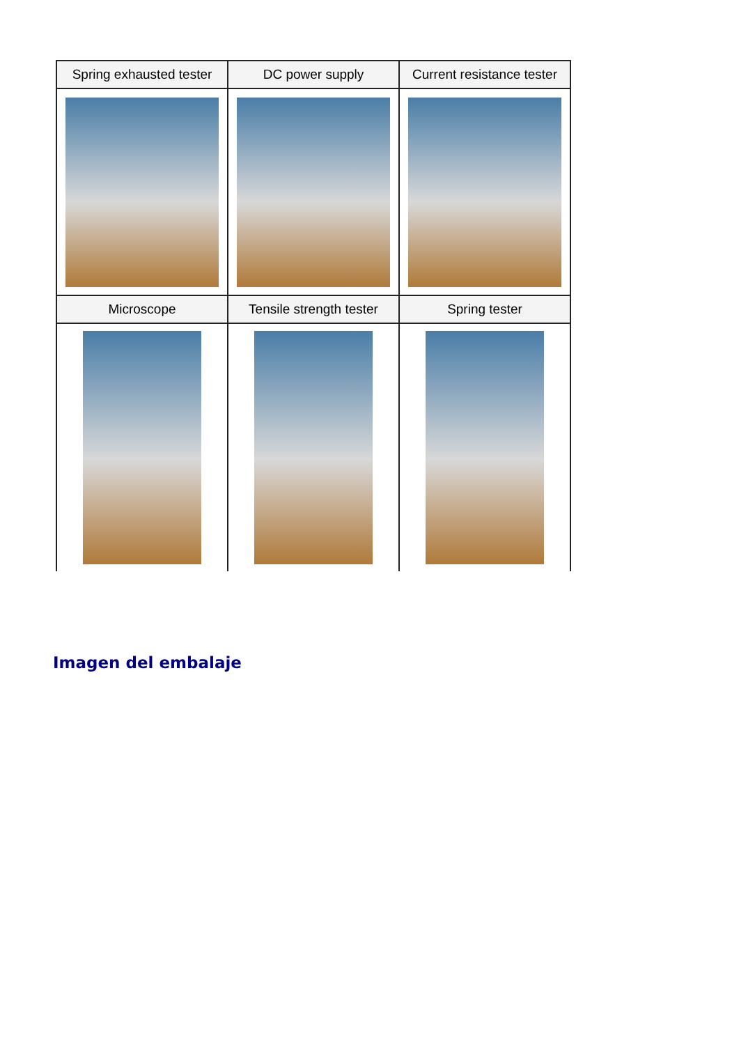| Spring exhausted tester | DC power supply | Current resistance tester |
| --- | --- | --- |
| Microscope | Tensile strength tester | Spring tester |
Imagen del embalaje